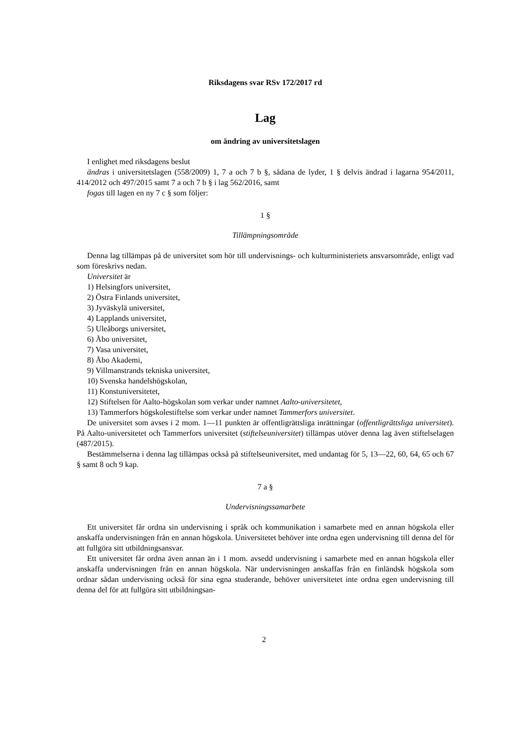Riksdagens svar RSv 172/2017 rd
Lag
om ändring av universitetslagen
I enlighet med riksdagens beslut
ändras i universitetslagen (558/2009) 1, 7 a och 7 b §, sådana de lyder, 1 § delvis ändrad i lagarna 954/2011, 414/2012 och 497/2015 samt 7 a och 7 b § i lag 562/2016, samt
fogas till lagen en ny 7 c § som följer:
1 §
Tillämpningsområde
Denna lag tillämpas på de universitet som hör till undervisnings- och kulturministeriets ansvarsområde, enligt vad som föreskrivs nedan.
Universitet är
1) Helsingfors universitet,
2) Östra Finlands universitet,
3) Jyväskylä universitet,
4) Lapplands universitet,
5) Uleåborgs universitet,
6) Åbo universitet,
7) Vasa universitet,
8) Åbo Akademi,
9) Villmanstrands tekniska universitet,
10) Svenska handelshögskolan,
11) Konstuniversitetet,
12) Stiftelsen för Aalto-högskolan som verkar under namnet Aalto-universitetet,
13) Tammerfors högskolestiftelse som verkar under namnet Tammerfors universitet.
De universitet som avses i 2 mom. 1—11 punkten är offentligrättsliga inrättningar (offentligrättsliga universitet). På Aalto-universitetet och Tammerfors universitet (stiftelseuniversitet) tillämpas utöver denna lag även stiftelselagen (487/2015).
Bestämmelserna i denna lag tillämpas också på stiftelseuniversitet, med undantag för 5, 13—22, 60, 64, 65 och 67 § samt 8 och 9 kap.
7 a §
Undervisningssamarbete
Ett universitet får ordna sin undervisning i språk och kommunikation i samarbete med en annan högskola eller anskaffa undervisningen från en annan högskola. Universitetet behöver inte ordna egen undervisning till denna del för att fullgöra sitt utbildningsansvar.
Ett universitet får ordna även annan än i 1 mom. avsedd undervisning i samarbete med en annan högskola eller anskaffa undervisningen från en annan högskola. När undervisningen anskaffas från en finländsk högskola som ordnar sådan undervisning också för sina egna studerande, behöver universitetet inte ordna egen undervisning till denna del för att fullgöra sitt utbildningsan-
2